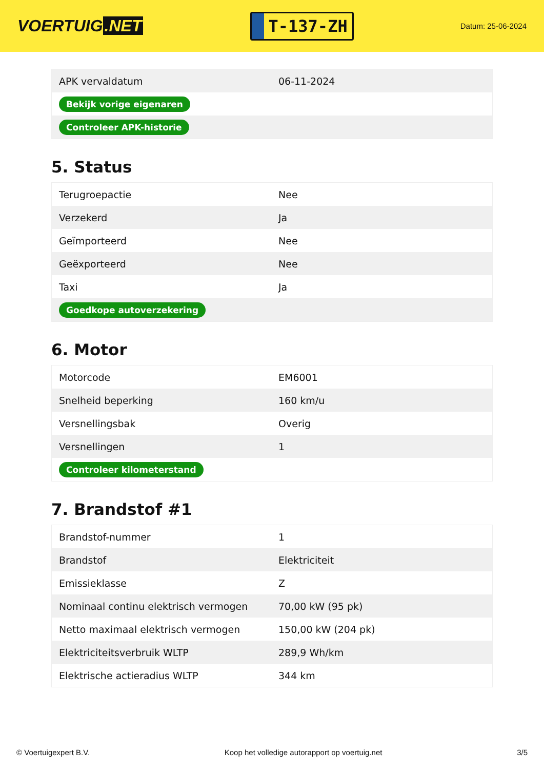VOERTUIG.NET
T-137-ZH
Datum: 25-06-2024
| APK vervaldatum | 06-11-2024 |
| Bekijk vorige eigenaren | |
| Controleer APK-historie | |
5. Status
| Terugroepactie | Nee |
| Verzekerd | Ja |
| Geïmporteerd | Nee |
| Geëxporteerd | Nee |
| Taxi | Ja |
| Goedkope autoverzekering | |
6. Motor
| Motorcode | EM6001 |
| Snelheid beperking | 160 km/u |
| Versnellingsbak | Overig |
| Versnellingen | 1 |
| Controleer kilometerstand | |
7. Brandstof #1
| Brandstof-nummer | 1 |
| Brandstof | Elektriciteit |
| Emissieklasse | Z |
| Nominaal continu elektrisch vermogen | 70,00 kW (95 pk) |
| Netto maximaal elektrisch vermogen | 150,00 kW (204 pk) |
| Elektriciteitsverbruik WLTP | 289,9 Wh/km |
| Elektrische actieradius WLTP | 344 km |
© Voertuigexpert B.V. Koop het volledige autorapport op voertuig.net 3/5